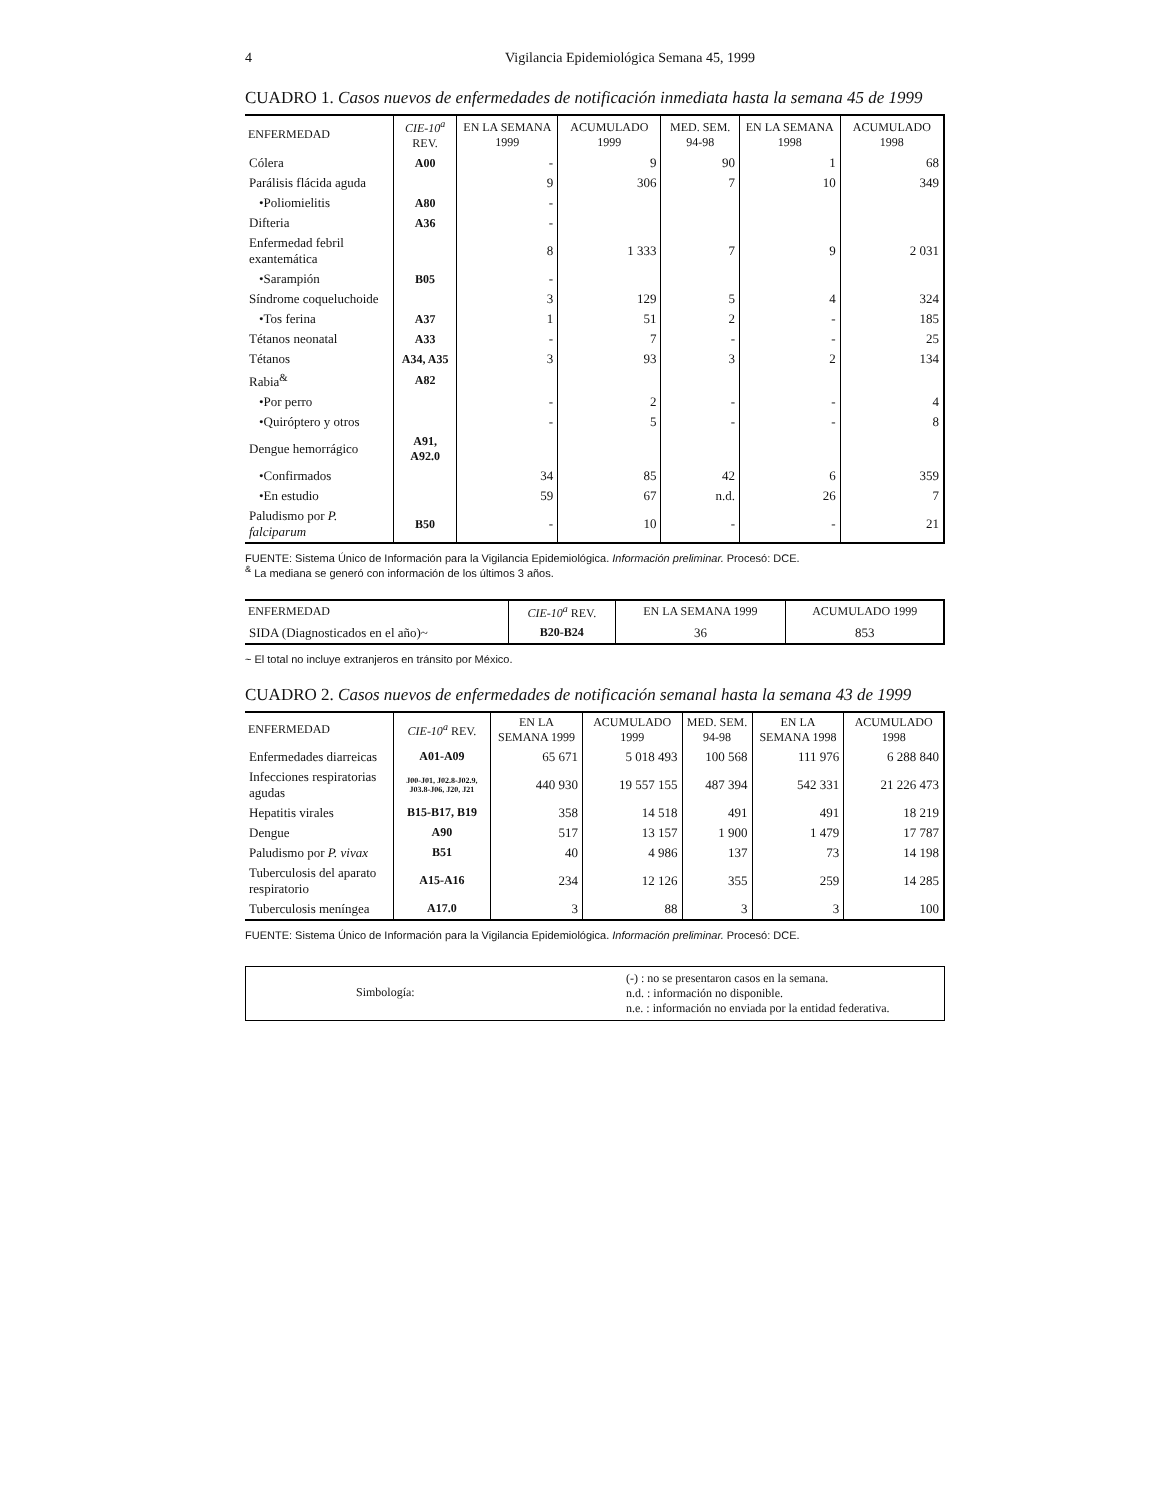4 Vigilancia Epidemiológica Semana 45, 1999
CUADRO 1. Casos nuevos de enfermedades de notificación inmediata hasta la semana 45 de 1999
| ENFERMEDAD | CIE-10<sup>a</sup> REV. | EN LA SEMANA 1999 | ACUMULADO 1999 | MED. SEM. 94-98 | EN LA SEMANA 1998 | ACUMULADO 1998 |
| --- | --- | --- | --- | --- | --- | --- |
| Cólera | A00 | - | 9 | 90 | 1 | 68 |
| Parálisis flácida aguda | | 9 | 306 | 7 | 10 | 349 |
| •Poliomielitis | A80 | - | | | | |
| Difteria | A36 | - | | | | |
| Enfermedad febril exantemática | | 8 | 1 333 | 7 | 9 | 2 031 |
| •Sarampión | B05 | - | | | | |
| Síndrome coqueluchoide | | 3 | 129 | 5 | 4 | 324 |
| •Tos ferina | A37 | 1 | 51 | 2 | - | 185 |
| Tétanos neonatal | A33 | - | 7 | - | - | 25 |
| Tétanos | A34, A35 | 3 | 93 | 3 | 2 | 134 |
| Rabia<sup>&</sup> | A82 | | | | | |
| •Por perro | | - | 2 | - | - | 4 |
| •Quiróptero y otros | | - | 5 | - | - | 8 |
| Dengue hemorrágico | A91, A92.0 | | | | | |
| •Confirmados | | 34 | 85 | 42 | 6 | 359 |
| •En estudio | | 59 | 67 | n.d. | 26 | 7 |
| Paludismo por P. falciparum | B50 | - | 10 | - | - | 21 |
FUENTE: Sistema Único de Información para la Vigilancia Epidemiológica. Información preliminar. Procesó: DCE.
<sup>&</sup> La mediana se generó con información de los últimos 3 años.
| ENFERMEDAD | CIE-10<sup>a</sup> REV. | EN LA SEMANA 1999 | ACUMULADO 1999 |
| --- | --- | --- | --- |
| SIDA (Diagnosticados en el año)~ | B20-B24 | 36 | 853 |
~ El total no incluye extranjeros en tránsito por México.
CUADRO 2. Casos nuevos de enfermedades de notificación semanal hasta la semana 43 de 1999
| ENFERMEDAD | CIE-10<sup>a</sup> REV. | EN LA SEMANA 1999 | ACUMULADO 1999 | MED. SEM. 94-98 | EN LA SEMANA 1998 | ACUMULADO 1998 |
| --- | --- | --- | --- | --- | --- | --- |
| Enfermedades diarreicas | A01-A09 | 65 671 | 5 018 493 | 100 568 | 111 976 | 6 288 840 |
| Infecciones respiratorias agudas | J00-J01, J02.8-J02.9, J03.8-J06, J20, J21 | 440 930 | 19 557 155 | 487 394 | 542 331 | 21 226 473 |
| Hepatitis virales | B15-B17, B19 | 358 | 14 518 | 491 | 491 | 18 219 |
| Dengue | A90 | 517 | 13 157 | 1 900 | 1 479 | 17 787 |
| Paludismo por P. vivax | B51 | 40 | 4 986 | 137 | 73 | 14 198 |
| Tuberculosis del aparato respiratorio | A15-A16 | 234 | 12 126 | 355 | 259 | 14 285 |
| Tuberculosis meníngea | A17.0 | 3 | 88 | 3 | 3 | 100 |
FUENTE: Sistema Único de Información para la Vigilancia Epidemiológica. Información preliminar. Procesó: DCE.
Simbología:
(-) : no se presentaron casos en la semana.
n.d. : información no disponible.
n.e. : información no enviada por la entidad federativa.